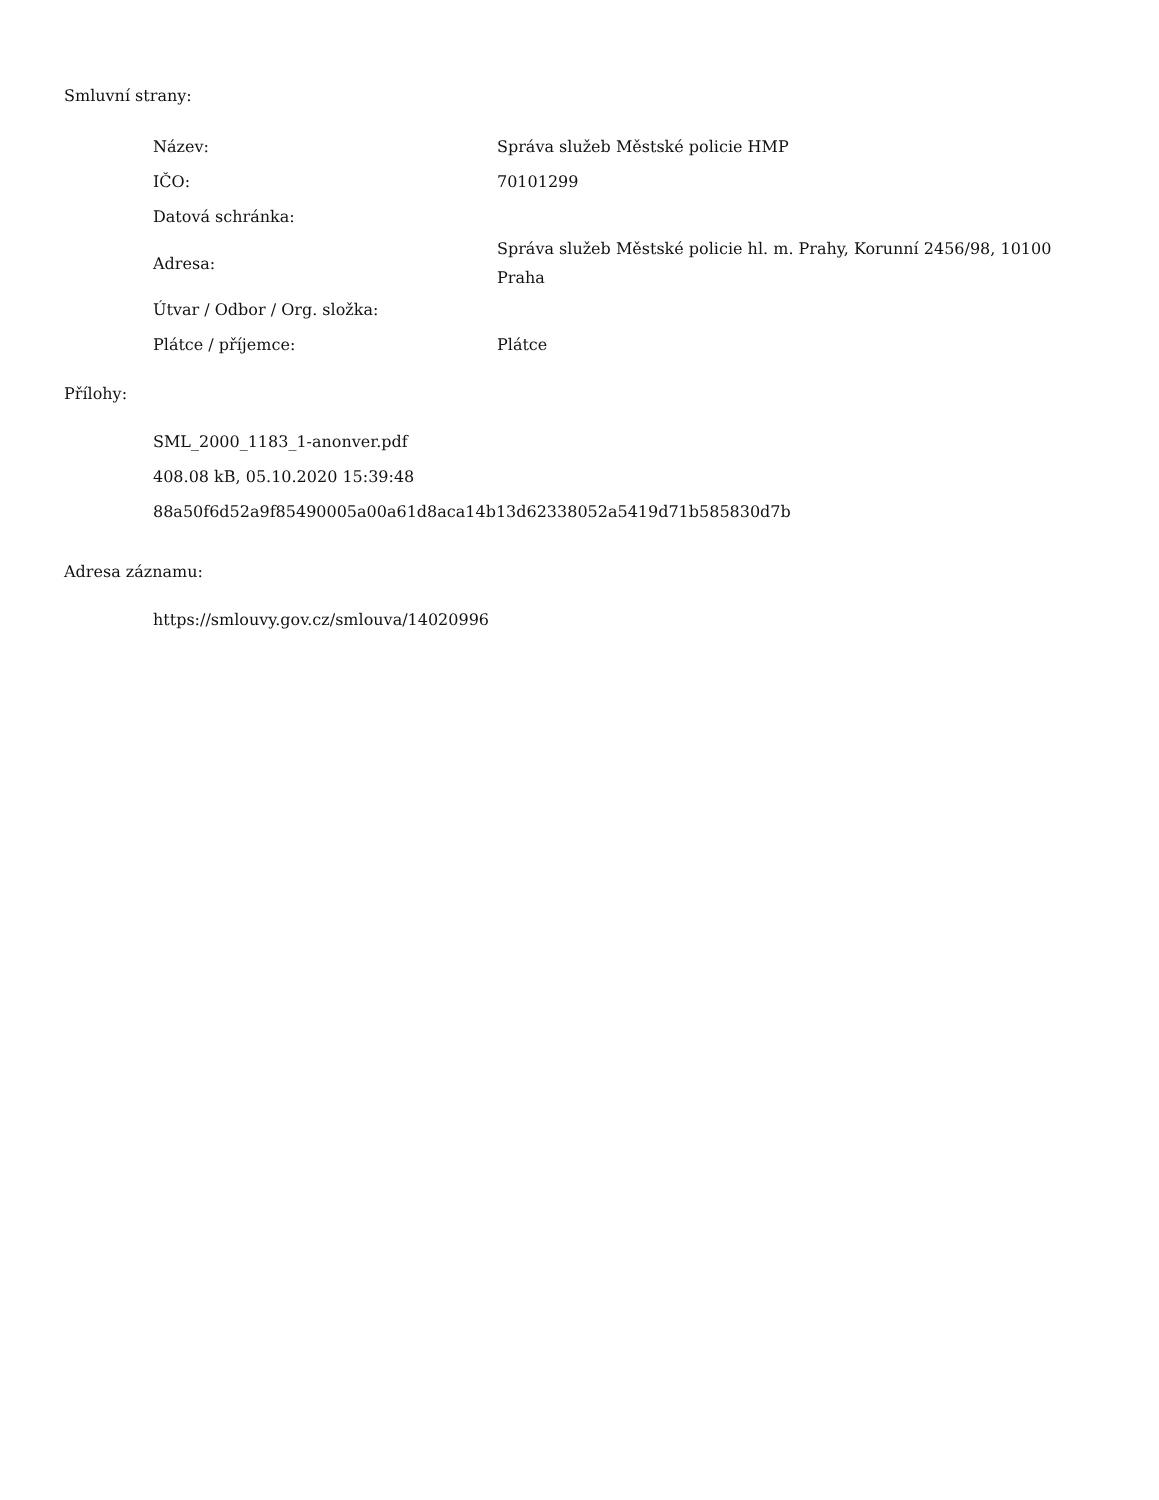Smluvní strany:
| Název: | Správa služeb Městské policie HMP |
| IČO: | 70101299 |
| Datová schránka: | |
| Adresa: | Správa služeb Městské policie hl. m. Prahy, Korunní 2456/98, 10100 Praha |
| Útvar / Odbor / Org. složka: | |
| Plátce / příjemce: | Plátce |
Přílohy:
SML_2000_1183_1-anonver.pdf
408.08 kB, 05.10.2020 15:39:48
88a50f6d52a9f85490005a00a61d8aca14b13d62338052a5419d71b585830d7b
Adresa záznamu:
https://smlouvy.gov.cz/smlouva/14020996